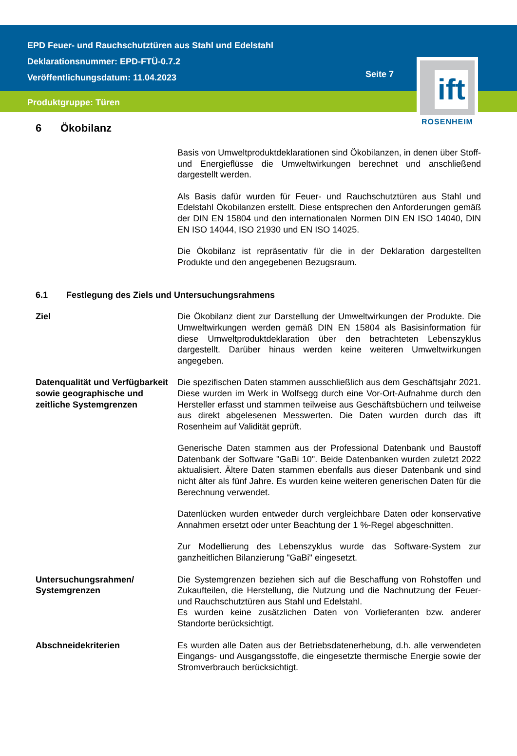EPD Feuer- und Rauchschutztüren aus Stahl und Edelstahl
Deklarationsnummer: EPD-FTÜ-0.7.2
Veröffentlichungsdatum: 11.04.2023
Seite 7
Produktgruppe: Türen
ift
ROSENHEIM
6 Ökobilanz
Basis von Umweltproduktdeklarationen sind Ökobilanzen, in denen über Stoff- und Energieflüsse die Umweltwirkungen berechnet und anschließend dargestellt werden.
Als Basis dafür wurden für Feuer- und Rauchschutztüren aus Stahl und Edelstahl Ökobilanzen erstellt. Diese entsprechen den Anforderungen gemäß der DIN EN 15804 und den internationalen Normen DIN EN ISO 14040, DIN EN ISO 14044, ISO 21930 und EN ISO 14025.
Die Ökobilanz ist repräsentativ für die in der Deklaration dargestellten Produkte und den angegebenen Bezugsraum.
6.1 Festlegung des Ziels und Untersuchungsrahmens
Ziel Die Ökobilanz dient zur Darstellung der Umweltwirkungen der Produkte. Die Umweltwirkungen werden gemäß DIN EN 15804 als Basisinformation für diese Umweltproduktdeklaration über den betrachteten Lebenszyklus dargestellt. Darüber hinaus werden keine weiteren Umweltwirkungen angegeben.
Datenqualität und Verfügbarkeit sowie geographische und zeitliche Systemgrenzen
Die spezifischen Daten stammen ausschließlich aus dem Geschäftsjahr 2021. Diese wurden im Werk in Wolfsegg durch eine Vor-Ort-Aufnahme durch den Hersteller erfasst und stammen teilweise aus Geschäftsbüchern und teilweise aus direkt abgelesenen Messwerten. Die Daten wurden durch das ift Rosenheim auf Validität geprüft.
Generische Daten stammen aus der Professional Datenbank und Baustoff Datenbank der Software "GaBi 10". Beide Datenbanken wurden zuletzt 2022 aktualisiert. Ältere Daten stammen ebenfalls aus dieser Datenbank und sind nicht älter als fünf Jahre. Es wurden keine weiteren generischen Daten für die Berechnung verwendet.
Datenlücken wurden entweder durch vergleichbare Daten oder konservative Annahmen ersetzt oder unter Beachtung der 1 %-Regel abgeschnitten.
Zur Modellierung des Lebenszyklus wurde das Software-System zur ganzheitlichen Bilanzierung "GaBi" eingesetzt.
Untersuchungsrahmen/ Systemgrenzen
Die Systemgrenzen beziehen sich auf die Beschaffung von Rohstoffen und Zukaufteilen, die Herstellung, die Nutzung und die Nachnutzung der Feuer- und Rauchschutztüren aus Stahl und Edelstahl.
Es wurden keine zusätzlichen Daten von Vorlieferanten bzw. anderer Standorte berücksichtigt.
Abschneidekriterien Es wurden alle Daten aus der Betriebsdatenerhebung, d.h. alle verwendeten Eingangs- und Ausgangsstoffe, die eingesetzte thermische Energie sowie der Stromverbrauch berücksichtigt.